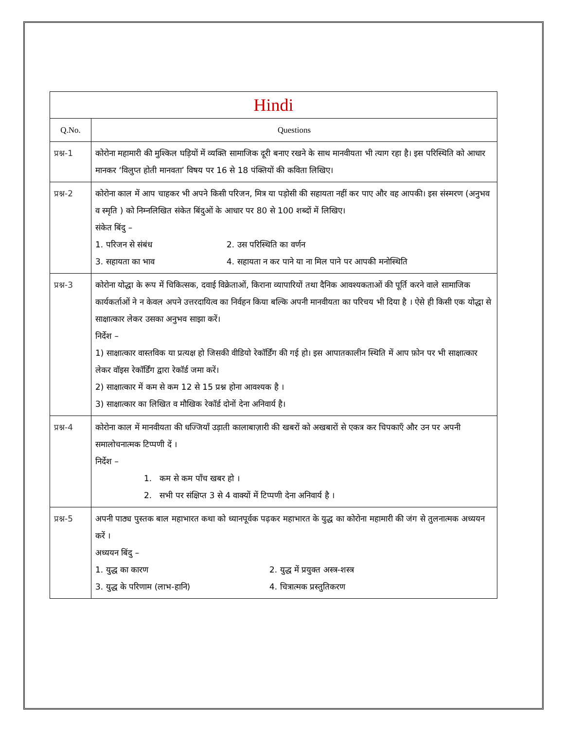| Hindi | |
| Q.No. | Questions |
| प्रश्न-1 | कोरोना महामारी की मुश्किल घड़ियों में व्यक्ति सामाजिक दूरी बनाए रखने के साथ मानवीयता भी त्याग रहा है। इस परिस्थिति को आधार मानकर ‘विलुप्त होती मानवता’ विषय पर 16 से 18 पंक्तियों की कविता लिखिए। |
| प्रश्न-2 | कोरोना काल में आप चाहकर भी अपने किसी परिजन, मित्र या पड़ोसी की सहायता नहीं कर पाए और वह आपकी। इस संस्मरण (अनुभव व स्मृति ) को निम्नलिखित संकेत बिंदुओं के आधार पर 80 से 100 शब्दों में लिखिए। संकेत बिंदु – 1. परिजन से संबंध 2. उस परिस्थिति का वर्णन 3. सहायता का भाव 4. सहायता न कर पाने या ना मिल पाने पर आपकी मनोस्थिति |
| प्रश्न-3 | कोरोना योद्धा के रूप में चिकित्सक, दवाई विक्रेताओं, किराना व्यापारियों तथा दैनिक आवश्यकताओं की पूर्ति करने वाले सामाजिक कार्यकर्ताओं ने न केवल अपने उत्तरदायित्व का निर्वहन किया बल्कि अपनी मानवीयता का परिचय भी दिया है । ऐसे ही किसी एक योद्धा से साक्षात्कार लेकर उसका अनुभव साझा करें। निर्देश – 1) साक्षात्कार वास्तविक या प्रत्यक्ष हो जिसकी वीडियो रेकॉर्डिंग की गई हो। इस आपातकालीन स्थिति में आप फ़ोन पर भी साक्षात्कार लेकर वॉइस रेकॉर्डिंग द्वारा रेकॉर्ड जमा करें। 2) साक्षात्कार में कम से कम 12 से 15 प्रश्न होना आवश्यक है । 3) साक्षात्कार का लिखित व मौखिक रेकॉर्ड दोनों देना अनिवार्य है। |
| प्रश्न-4 | कोरोना काल में मानवीयता की धज्जियाँ उड़ाती कालाबाज़ारी की खबरों को अखबारों से एकत्र कर चिपकाएँ और उन पर अपनी समालोचनात्मक टिप्पणी दें । निर्देश – 1. कम से कम पाँच खबर हो । 2. सभी पर संक्षिप्त 3 से 4 वाक्यों में टिप्पणी देना अनिवार्य है । |
| प्रश्न-5 | अपनी पाठ्य पुस्तक बाल महाभारत कथा को ध्यानपूर्वक पढ़कर महाभारत के युद्ध का कोरोना महामारी की जंग से तुलनात्मक अध्ययन करें । अध्ययन बिंदु – 1. युद्ध का कारण 2. युद्ध में प्रयुक्त अस्त्र-शस्त्र 3. युद्ध के परिणाम (लाभ-हानि) 4. चित्रात्मक प्रस्तुतिकरण |